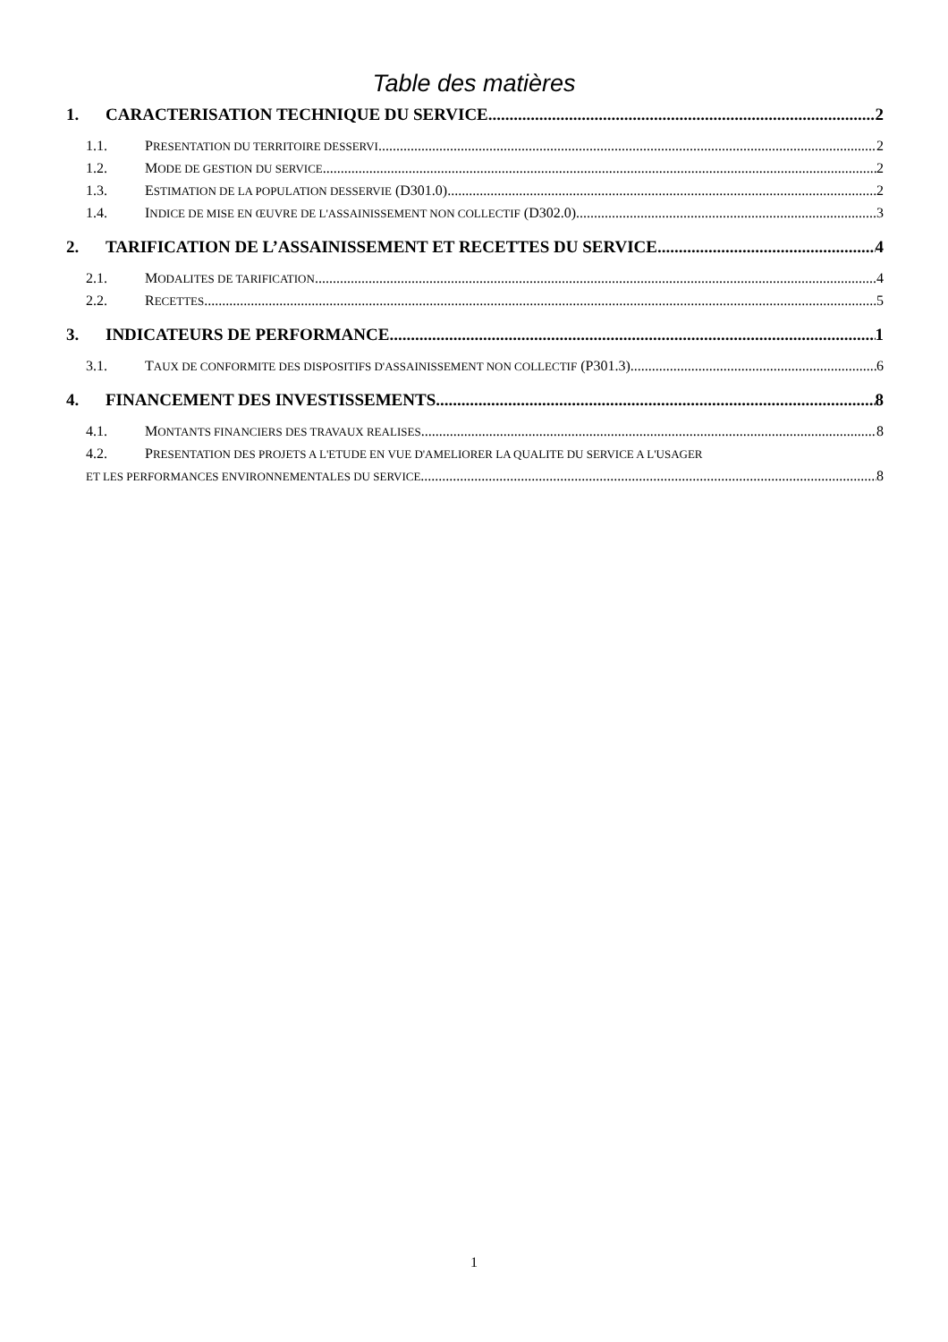Table des matières
1. CARACTERISATION TECHNIQUE DU SERVICE 2
1.1. PRESENTATION DU TERRITOIRE DESSERVI 2
1.2. MODE DE GESTION DU SERVICE 2
1.3. ESTIMATION DE LA POPULATION DESSERVIE (D301.0) 2
1.4. INDICE DE MISE EN ŒUVRE DE L'ASSAINISSEMENT NON COLLECTIF (D302.0) 3
2. TARIFICATION DE L’ASSAINISSEMENT ET RECETTES DU SERVICE 4
2.1. MODALITES DE TARIFICATION 4
2.2. RECETTES 5
3. INDICATEURS DE PERFORMANCE 1
3.1. TAUX DE CONFORMITE DES DISPOSITIFS D'ASSAINISSEMENT NON COLLECTIF (P301.3) 6
4. FINANCEMENT DES INVESTISSEMENTS 8
4.1. MONTANTS FINANCIERS DES TRAVAUX REALISES 8
4.2. PRESENTATION DES PROJETS A L'ETUDE EN VUE D'AMELIORER LA QUALITE DU SERVICE A L'USAGER
ET LES PERFORMANCES ENVIRONNEMENTALES DU SERVICE 8
1